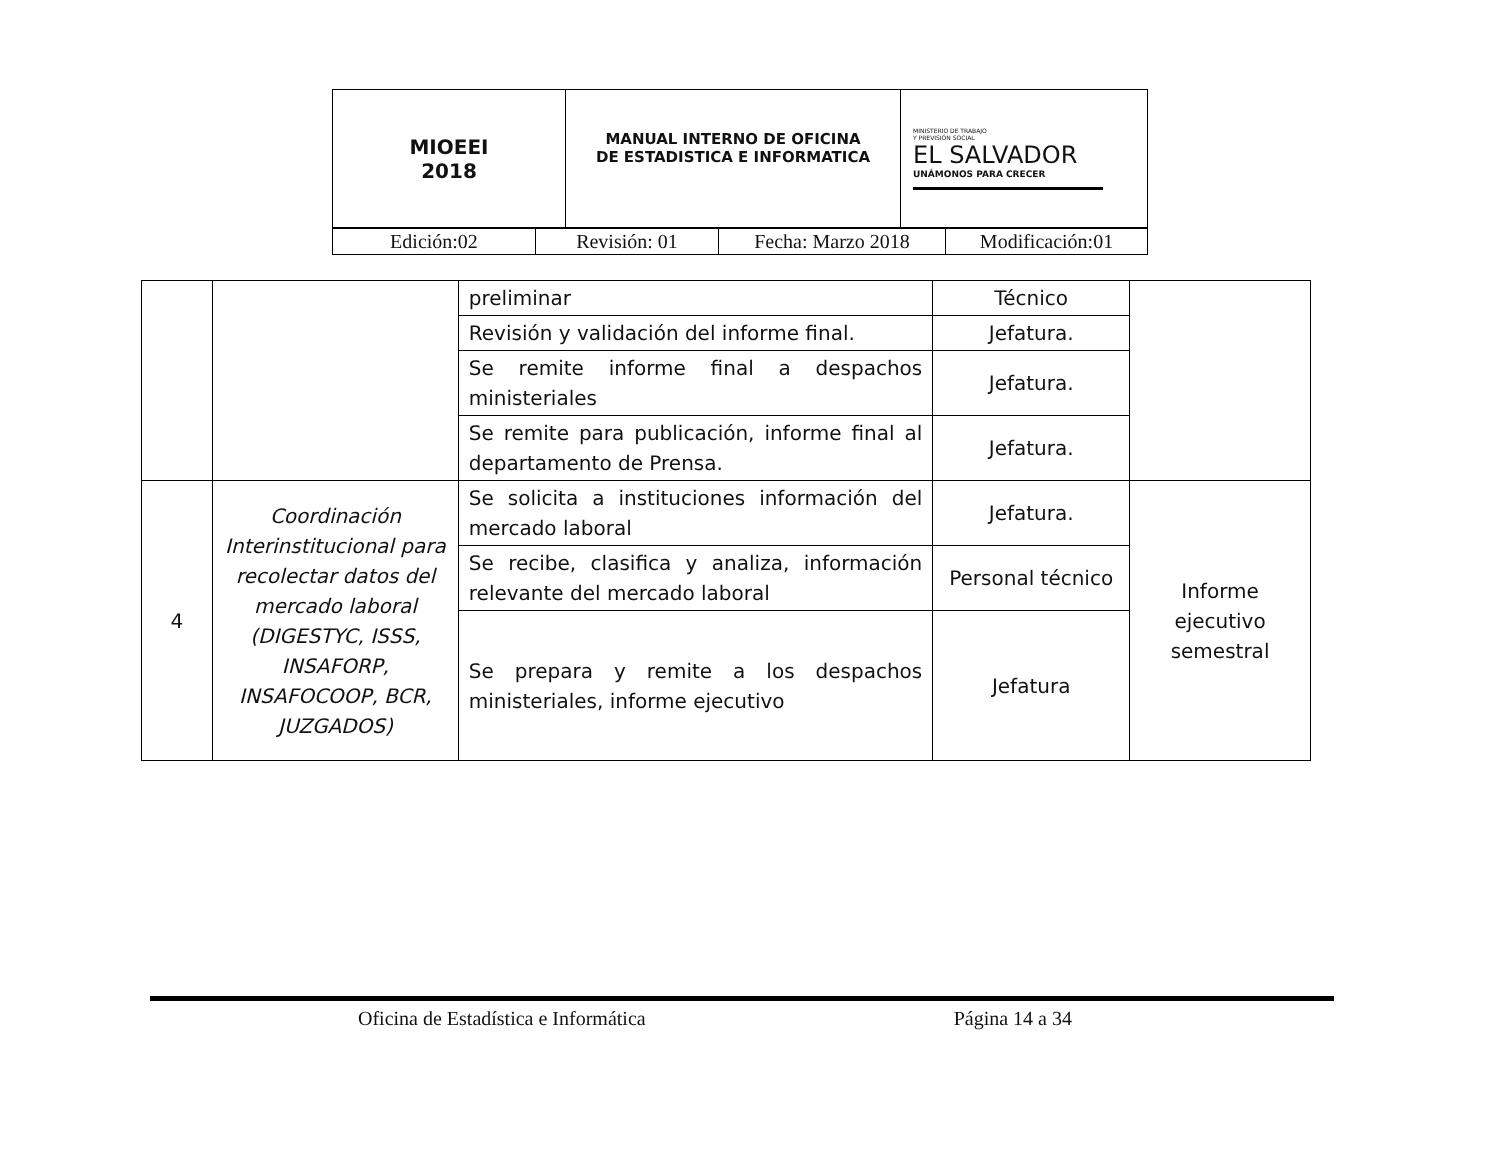| MIOEEI 2018 | MANUAL INTERNO DE OFICINA DE ESTADISTICA E INFORMATICA | MINISTERIO DE TRABAJO Y PREVISIÓN SOCIAL EL SALVADOR UNÁMONOS PARA CRECER |
| Edición:02 | Revisión: 01 | Fecha: Marzo 2018 | Modificación:01 |
| | | preliminar | Técnico | |
| | | Revisión y validación del informe final. | Jefatura. | |
| | | Se remite informe final a despachos ministeriales | Jefatura. | |
| | | Se remite para publicación, informe final al departamento de Prensa. | Jefatura. | |
| 4 | Coordinación Interinstitucional para recolectar datos del mercado laboral (DIGESTYC, ISSS, INSAFORP, INSAFOCOOP, BCR, JUZGADOS) | Se solicita a instituciones información del mercado laboral | Jefatura. | Informe ejecutivo semestral |
| | | Se recibe, clasifica y analiza, información relevante del mercado laboral | Personal técnico | |
| | | Se prepara y remite a los despachos ministeriales, informe ejecutivo | Jefatura | |
Oficina de Estadística e Informática Página 14 a 34